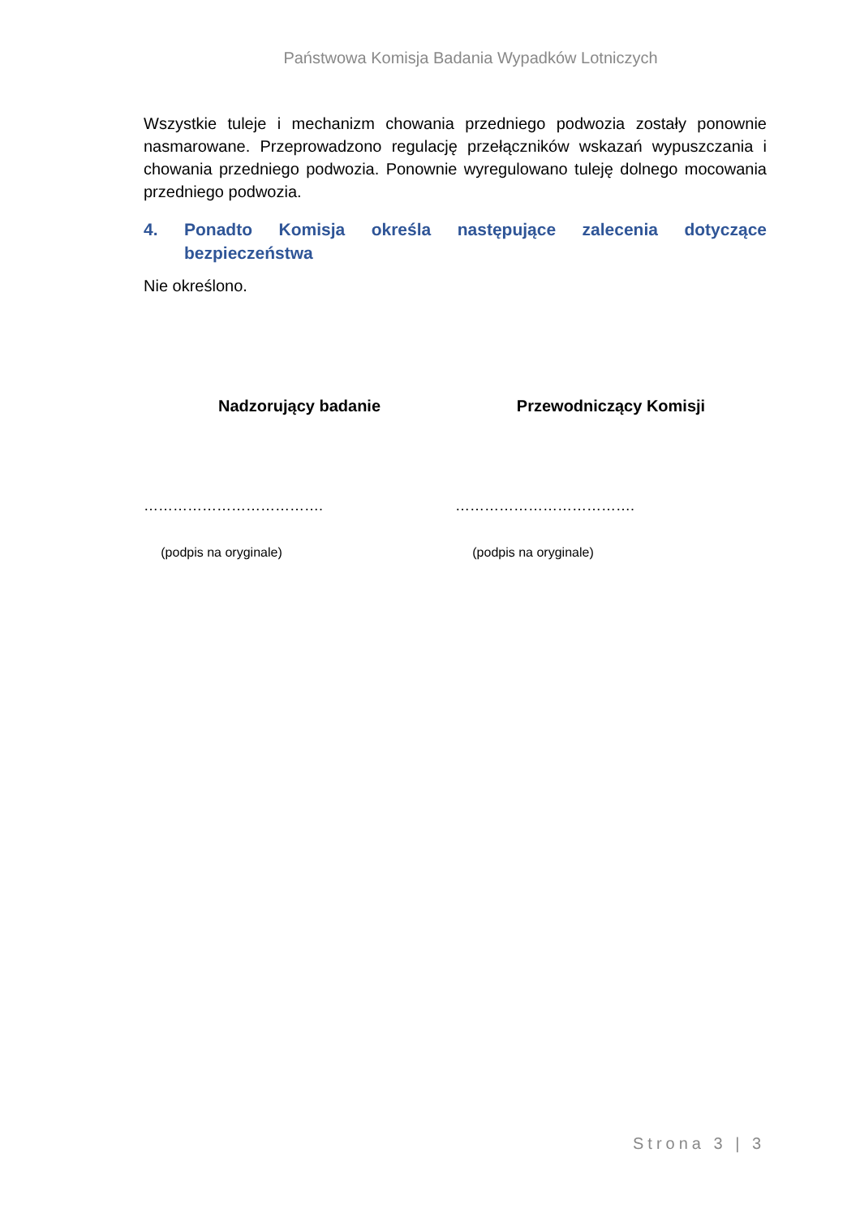Państwowa Komisja Badania Wypadków Lotniczych
Wszystkie tuleje i mechanizm chowania przedniego podwozia zostały ponownie nasmarowane. Przeprowadzono regulację przełączników wskazań wypuszczania i chowania przedniego podwozia. Ponownie wyregulowano tuleję dolnego mocowania przedniego podwozia.
4. Ponadto Komisja określa następujące zalecenia dotyczące bezpieczeństwa
Nie określono.
Nadzorujący badanie
……………………………….
(podpis na oryginale)
Przewodniczący Komisji
……………………………….
(podpis na oryginale)
Strona 3 | 3